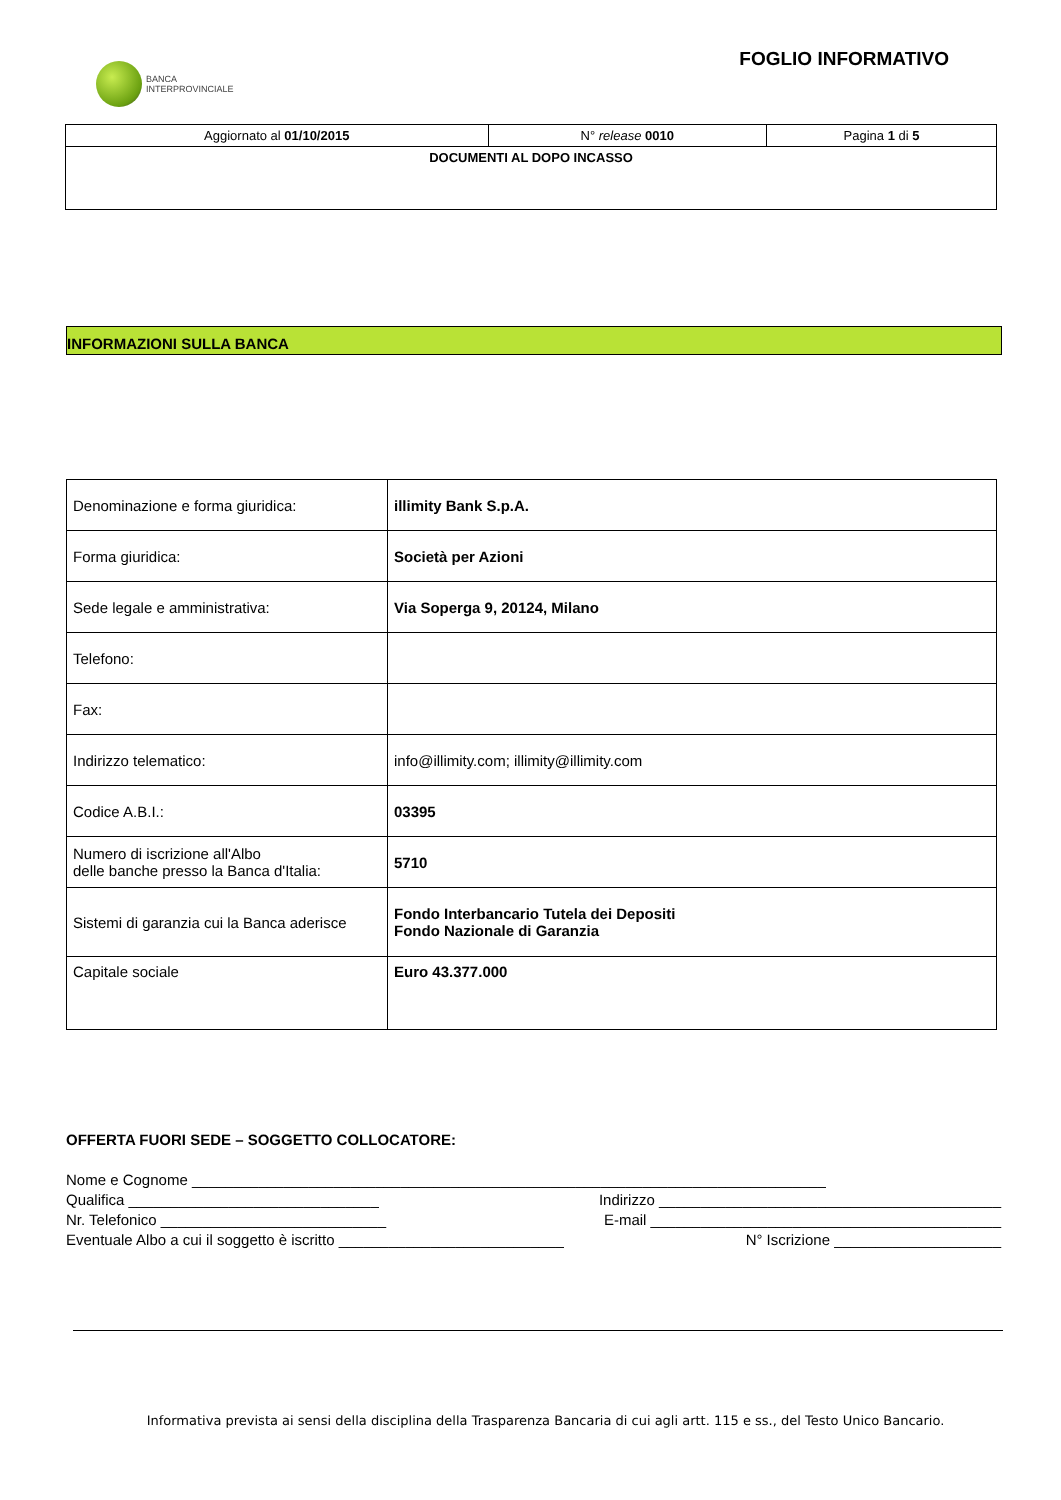BANCA
INTERPROVINCIALE
FOGLIO INFORMATIVO
| Aggiornato al 01/10/2015 | N° release 0010 | Pagina 1 di 5 |
| DOCUMENTI AL DOPO INCASSO | | |
INFORMAZIONI SULLA BANCA
| Denominazione e forma giuridica: | illimity Bank S.p.A. |
| Forma giuridica: | Società per Azioni |
| Sede legale e amministrativa: | Via Soperga 9, 20124, Milano |
| Telefono: | |
| Fax: | |
| Indirizzo telematico: | info@illimity.com; illimity@illimity.com |
| Codice A.B.I.: | 03395 |
| Numero di iscrizione all'Albo delle banche presso la Banca d'Italia: | 5710 |
| Sistemi di garanzia cui la Banca aderisce | Fondo Interbancario Tutela dei Depositi Fondo Nazionale di Garanzia |
| Capitale sociale | Euro 43.377.000 |
OFFERTA FUORI SEDE – SOGGETTO COLLOCATORE:
Nome e Cognome ____________________________________________________________________________
Qualifica ______________________________ Indirizzo _________________________________________
Nr. Telefonico ___________________________ E-mail __________________________________________
Eventuale Albo a cui il soggetto è iscritto ___________________________ N° Iscrizione ____________________
Informativa prevista ai sensi della disciplina della Trasparenza Bancaria di cui agli artt. 115 e ss., del Testo Unico Bancario.